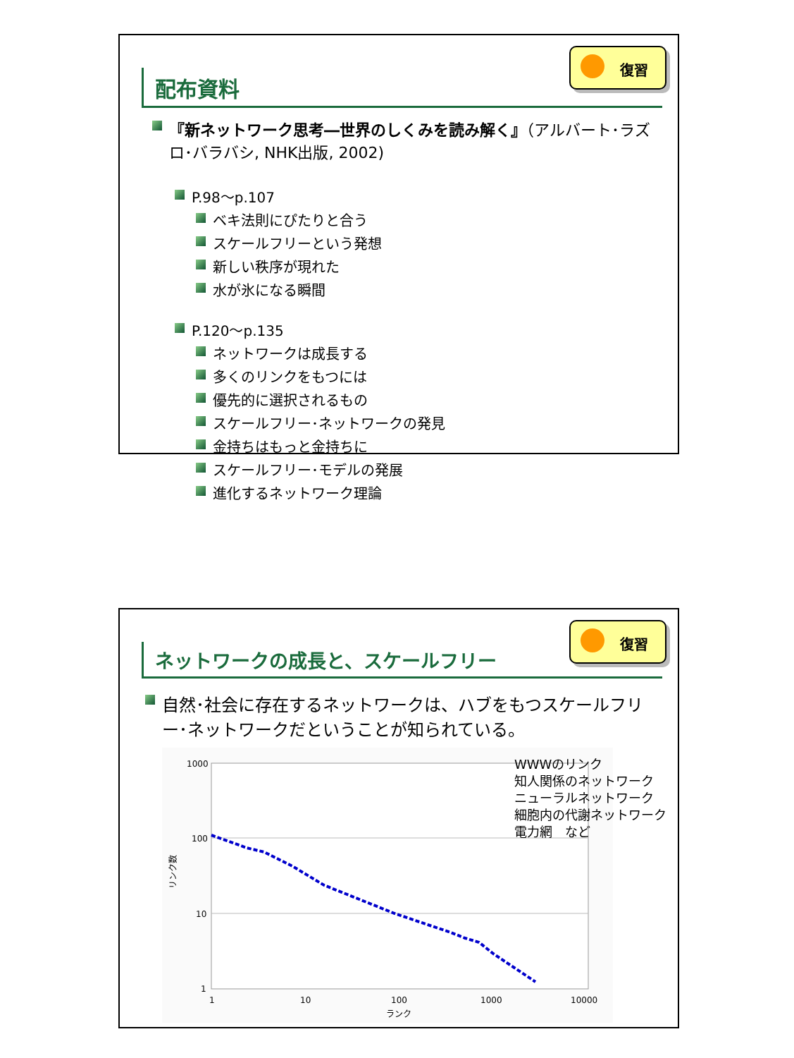配布資料
復習
『新ネットワーク思考―世界のしくみを読み解く』（アルバート･ラズロ･バラバシ, NHK出版, 2002)
P.98～p.107
ベキ法則にぴたりと合う
スケールフリーという発想
新しい秩序が現れた
水が氷になる瞬間
P.120～p.135
ネットワークは成長する
多くのリンクをもつには
優先的に選択されるもの
スケールフリー･ネットワークの発見
金持ちはもっと金持ちに
スケールフリー･モデルの発展
進化するネットワーク理論
ネットワークの成長と、スケールフリー
復習
自然･社会に存在するネットワークは、ハブをもつスケールフリー･ネットワークだということが知られている。
1000
100
10
1
1
10
100
1000
10000
ランク
リンク数
WWWのリンク
知人関係のネットワーク
ニューラルネットワーク
細胞内の代謝ネットワーク
電力網　など